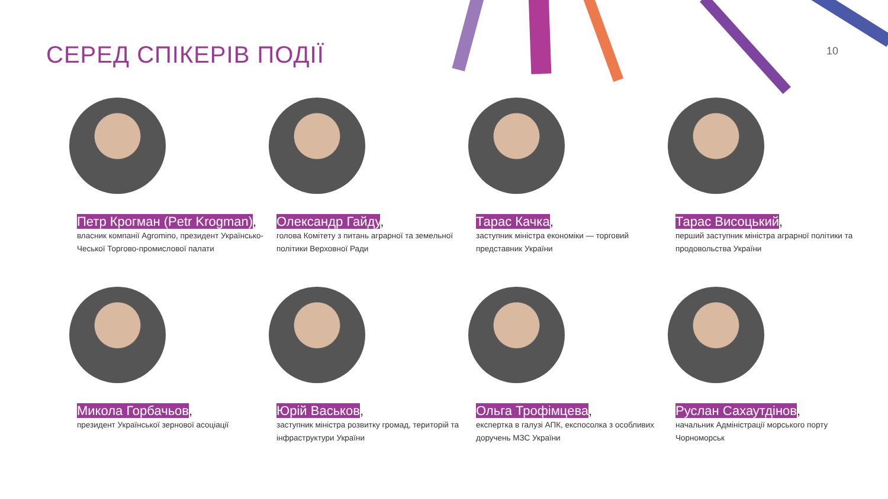СЕРЕД СПІКЕРІВ ПОДІЇ 10
Петр Крогман (Petr Krogman),
власник компанії Agromino, президент Українсько-Чеської Торгово-промислової палати
Олександр Гайду,
голова Комітету з питань аграрної та земельної політики Верховної Ради
Тарас Качка,
заступник міністра економіки — торговий представник України
Тарас Висоцький,
перший заступник міністра аграрної політики та продовольства України
Микола Горбачьов,
президент Української зернової асоціації
Юрій Васьков,
заступник міністра розвитку громад, територій та інфраструктури України
Ольга Трофімцева,
експертка в галузі АПК, експосолка з особливих доручень МЗС України
Руслан Сахаутдінов,
начальник Адміністрації морського порту Чорноморськ